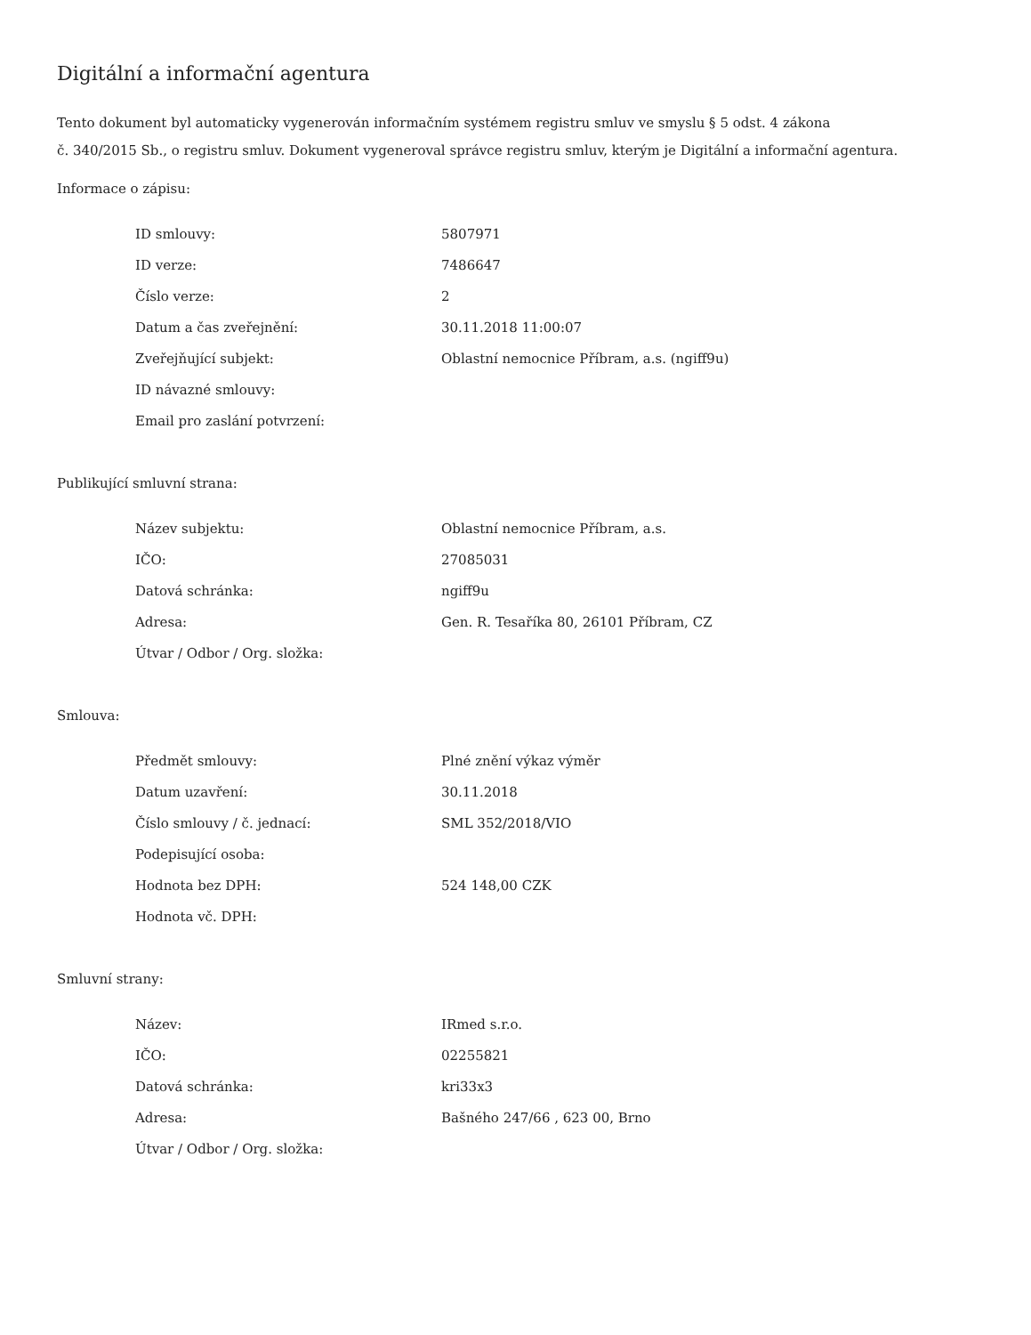Digitální a informační agentura
Tento dokument byl automaticky vygenerován informačním systémem registru smluv ve smyslu § 5 odst. 4 zákona
č. 340/2015 Sb., o registru smluv. Dokument vygeneroval správce registru smluv, kterým je Digitální a informační agentura.
Informace o zápisu:
| ID smlouvy: | 5807971 |
| ID verze: | 7486647 |
| Číslo verze: | 2 |
| Datum a čas zveřejnění: | 30.11.2018 11:00:07 |
| Zveřejňující subjekt: | Oblastní nemocnice Příbram, a.s. (ngiff9u) |
| ID návazné smlouvy: | |
| Email pro zaslání potvrzení: | |
Publikující smluvní strana:
| Název subjektu: | Oblastní nemocnice Příbram, a.s. |
| IČO: | 27085031 |
| Datová schránka: | ngiff9u |
| Adresa: | Gen. R. Tesaříka 80, 26101 Příbram, CZ |
| Útvar / Odbor / Org. složka: | |
Smlouva:
| Předmět smlouvy: | Plné znění výkaz výměr |
| Datum uzavření: | 30.11.2018 |
| Číslo smlouvy / č. jednací: | SML 352/2018/VIO |
| Podepisující osoba: | |
| Hodnota bez DPH: | 524 148,00 CZK |
| Hodnota vč. DPH: | |
Smluvní strany:
| Název: | IRmed s.r.o. |
| IČO: | 02255821 |
| Datová schránka: | kri33x3 |
| Adresa: | Bašného 247/66 , 623 00, Brno |
| Útvar / Odbor / Org. složka: | |